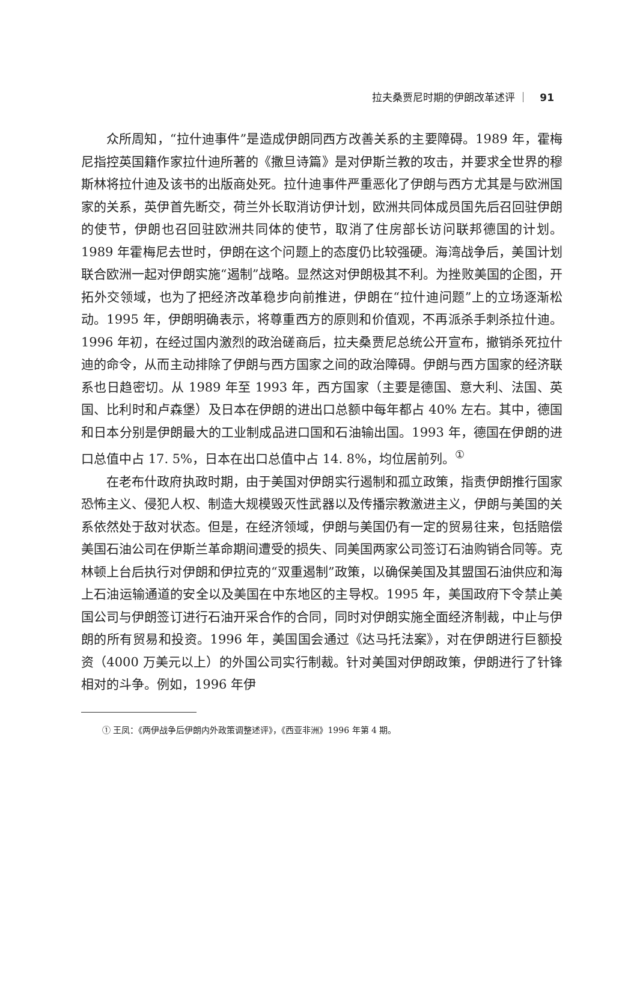拉夫桑贾尼时期的伊朗改革述评 ｜ 91
众所周知，“拉什迪事件”是造成伊朗同西方改善关系的主要障碍。1989 年，霍梅尼指控英国籍作家拉什迪所著的《撒旦诗篇》是对伊斯兰教的攻击，并要求全世界的穆斯林将拉什迪及该书的出版商处死。拉什迪事件严重恶化了伊朗与西方尤其是与欧洲国家的关系，英伊首先断交，荷兰外长取消访伊计划，欧洲共同体成员国先后召回驻伊朗的使节，伊朗也召回驻欧洲共同体的使节，取消了住房部长访问联邦德国的计划。1989 年霍梅尼去世时，伊朗在这个问题上的态度仍比较强硬。海湾战争后，美国计划联合欧洲一起对伊朗实施“遏制”战略。显然这对伊朗极其不利。为挫败美国的企图，开拓外交领域，也为了把经济改革稳步向前推进，伊朗在“拉什迪问题”上的立场逐渐松动。1995 年，伊朗明确表示，将尊重西方的原则和价值观，不再派杀手刺杀拉什迪。1996 年初，在经过国内激烈的政治磋商后，拉夫桑贾尼总统公开宣布，撤销杀死拉什迪的命令，从而主动排除了伊朗与西方国家之间的政治障碍。伊朗与西方国家的经济联系也日趋密切。从 1989 年至 1993 年，西方国家（主要是德国、意大利、法国、英国、比利时和卢森堡）及日本在伊朗的进出口总额中每年都占 40% 左右。其中，德国和日本分别是伊朗最大的工业制成品进口国和石油输出国。1993 年，德国在伊朗的进口总值中占 17. 5%，日本在出口总值中占 14. 8%，均位居前列。<sup>①</sup>
在老布什政府执政时期，由于美国对伊朗实行遏制和孤立政策，指责伊朗推行国家恐怖主义、侵犯人权、制造大规模毁灭性武器以及传播宗教激进主义，伊朗与美国的关系依然处于敌对状态。但是，在经济领域，伊朗与美国仍有一定的贸易往来，包括赔偿美国石油公司在伊斯兰革命期间遭受的损失、同美国两家公司签订石油购销合同等。克林顿上台后执行对伊朗和伊拉克的“双重遏制”政策，以确保美国及其盟国石油供应和海上石油运输通道的安全以及美国在中东地区的主导权。1995 年，美国政府下令禁止美国公司与伊朗签订进行石油开采合作的合同，同时对伊朗实施全面经济制裁，中止与伊朗的所有贸易和投资。1996 年，美国国会通过《达马托法案》，对在伊朗进行巨额投资（4000 万美元以上）的外国公司实行制裁。针对美国对伊朗政策，伊朗进行了针锋相对的斗争。例如，1996 年伊
① 王凤：《两伊战争后伊朗内外政策调整述评》，《西亚非洲》1996 年第 4 期。